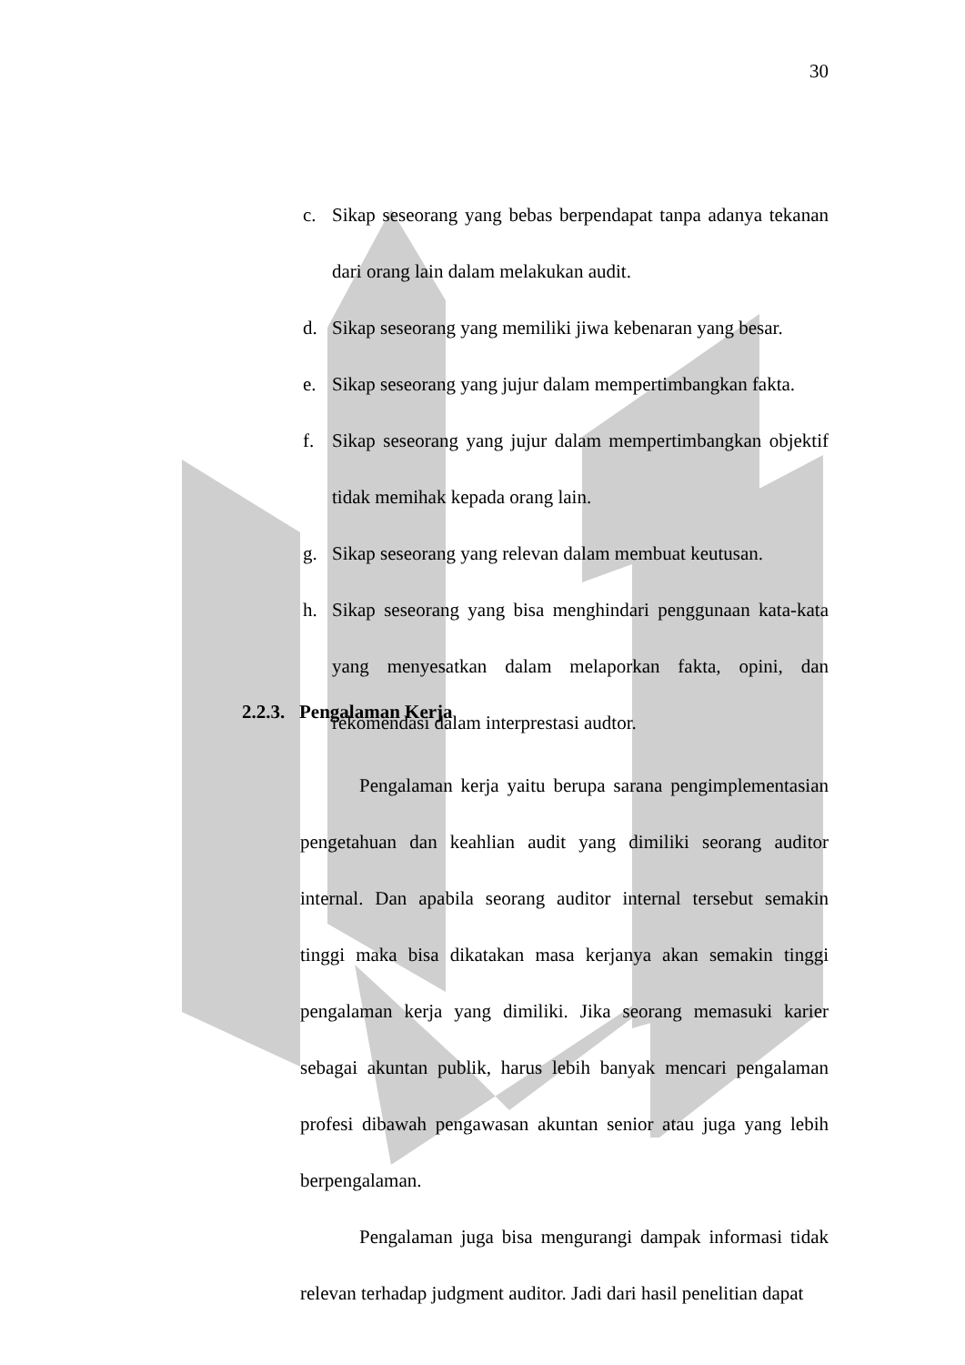30
c. Sikap seseorang yang bebas berpendapat tanpa adanya tekanan dari orang lain dalam melakukan audit.
d. Sikap seseorang yang memiliki jiwa kebenaran yang besar.
e. Sikap seseorang yang jujur dalam mempertimbangkan fakta.
f. Sikap seseorang yang jujur dalam mempertimbangkan objektif tidak memihak kepada orang lain.
g. Sikap seseorang yang relevan dalam membuat keutusan.
h. Sikap seseorang yang bisa menghindari penggunaan kata-kata yang menyesatkan dalam melaporkan fakta, opini, dan rekomendasi dalam interprestasi audtor.
2.2.3. Pengalaman Kerja
Pengalaman kerja yaitu berupa sarana pengimplementasian pengetahuan dan keahlian audit yang dimiliki seorang auditor internal. Dan apabila seorang auditor internal tersebut semakin tinggi maka bisa dikatakan masa kerjanya akan semakin tinggi pengalaman kerja yang dimiliki. Jika seorang memasuki karier sebagai akuntan publik, harus lebih banyak mencari pengalaman profesi dibawah pengawasan akuntan senior atau juga yang lebih berpengalaman.
Pengalaman juga bisa mengurangi dampak informasi tidak relevan terhadap judgment auditor. Jadi dari hasil penelitian dapat